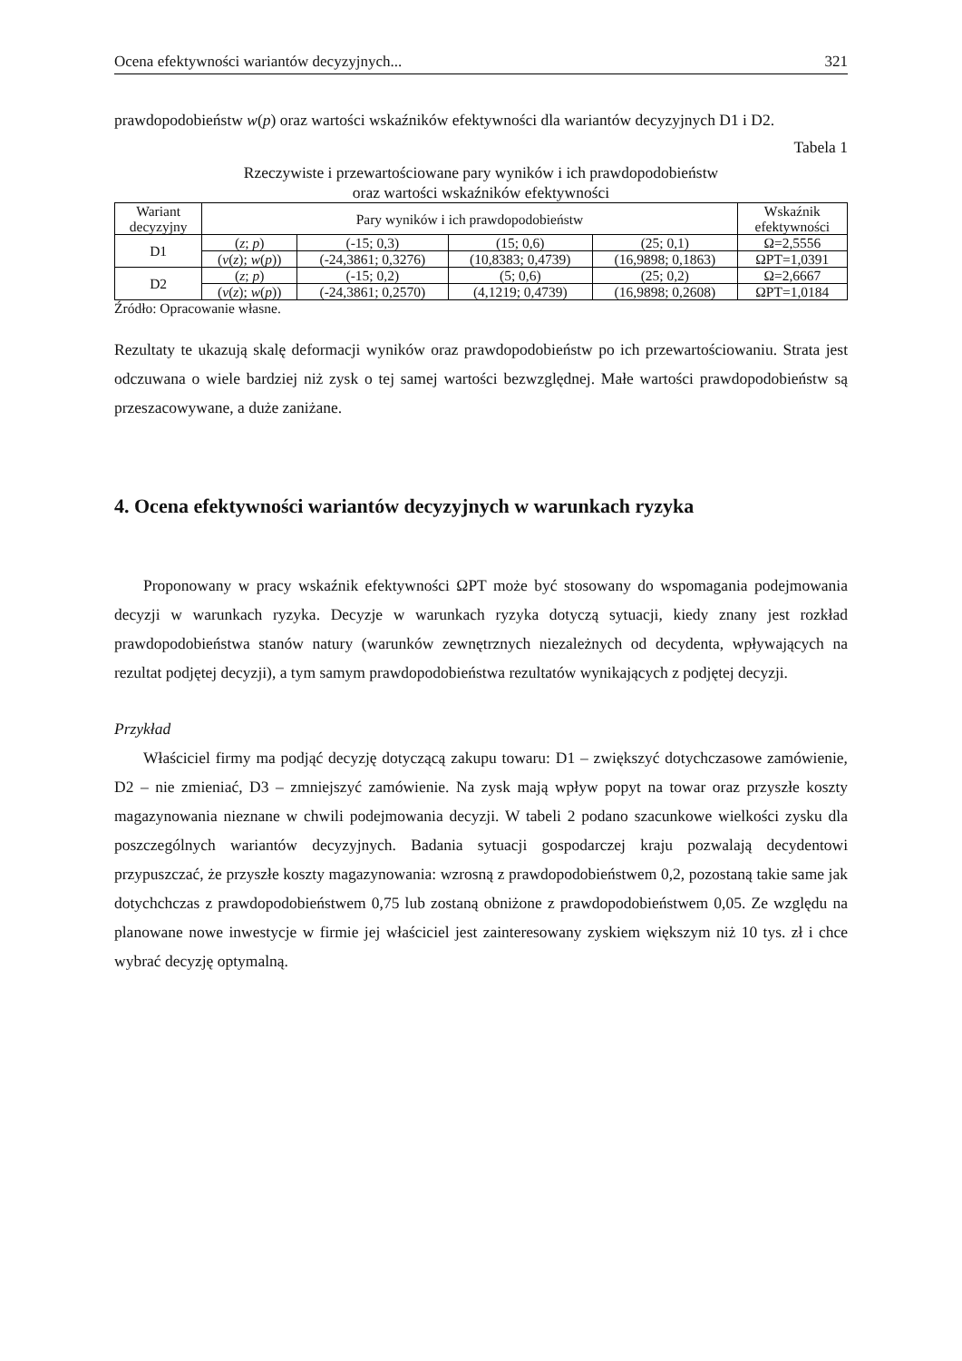Ocena efektywności wariantów decyzyjnych... 321
prawdopodobieństw w(p) oraz wartości wskaźników efektywności dla wariantów decyzyjnych D1 i D2.
Tabela 1
Rzeczywiste i przewartościowane pary wyników i ich prawdopodobieństw
oraz wartości wskaźników efektywności
| Wariant decyzyjny | Pary wyników i ich prawdopodobieństw | | | | Wskaźnik efektywności |
| --- | --- | --- | --- | --- | --- |
| D1 | ( z ; p ) | (-15; 0,3) | (15; 0,6) | (25; 0,1) | Ω=2,5556 |
| | ( v ( z ); w ( p )) | (-24,3861; 0,3276) | (10,8383; 0,4739) | (16,9898; 0,1863) | ΩPT=1,0391 |
| D2 | ( z ; p ) | (-15; 0,2) | (5; 0,6) | (25; 0,2) | Ω=2,6667 |
| | ( v ( z ); w ( p )) | (-24,3861; 0,2570) | (4,1219; 0,4739) | (16,9898; 0,2608) | ΩPT=1,0184 |
Źródło: Opracowanie własne.
Rezultaty te ukazują skalę deformacji wyników oraz prawdopodobieństw po ich przewartościowaniu. Strata jest odczuwana o wiele bardziej niż zysk o tej samej wartości bezwzględnej. Małe wartości prawdopodobieństw są przeszacowywane, a duże zaniżane.
4. Ocena efektywności wariantów decyzyjnych w warunkach ryzyka
Proponowany w pracy wskaźnik efektywności ΩPT może być stosowany do wspomagania podejmowania decyzji w warunkach ryzyka. Decyzje w warunkach ryzyka dotyczą sytuacji, kiedy znany jest rozkład prawdopodobieństwa stanów natury (warunków zewnętrznych niezależnych od decydenta, wpływających na rezultat podjętej decyzji), a tym samym prawdopodobieństwa rezultatów wynikających z podjętej decyzji.
Przykład
Właściciel firmy ma podjąć decyzję dotyczącą zakupu towaru: D1 – zwiększyć dotychczasowe zamówienie, D2 – nie zmieniać, D3 – zmniejszyć zamówienie. Na zysk mają wpływ popyt na towar oraz przyszłe koszty magazynowania nieznane w chwili podejmowania decyzji. W tabeli 2 podano szacunkowe wielkości zysku dla poszczególnych wariantów decyzyjnych. Badania sytuacji gospodarczej kraju pozwalają decydentowi przypuszczać, że przyszłe koszty magazynowania: wzrosną z prawdopodobieństwem 0,2, pozostaną takie same jak dotychchczas z prawdopodobieństwem 0,75 lub zostaną obniżone z prawdopodobieństwem 0,05. Ze względu na planowane nowe inwestycje w firmie jej właściciel jest zainteresowany zyskiem większym niż 10 tys. zł i chce wybrać decyzję optymalną.